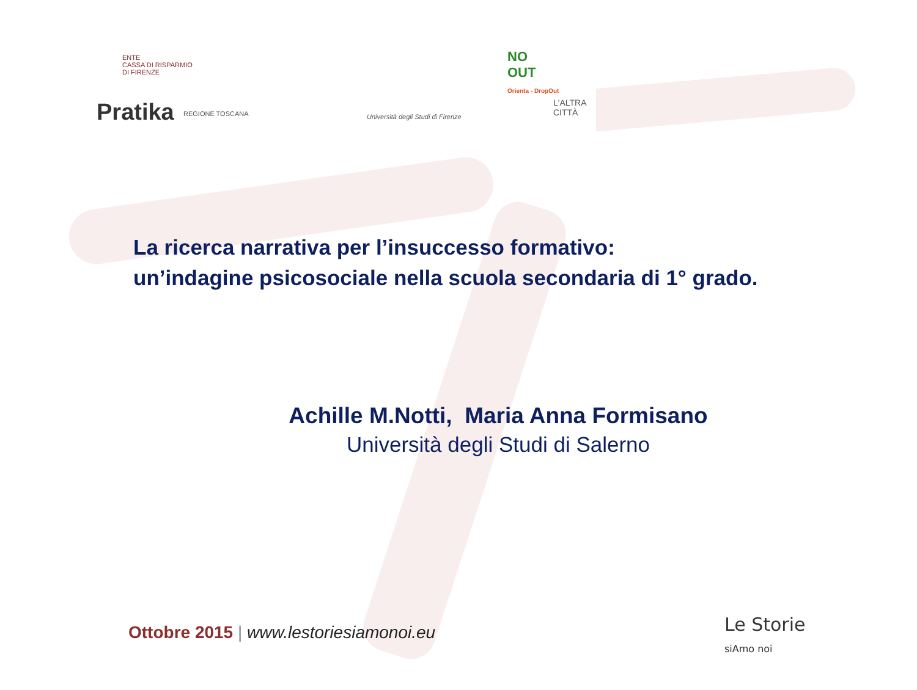ENTE
CASSA DI RISPARMIO
DI FIRENZE
NO
OUT
Orienta - DropOut
Pratika REGIONE TOSCANA
Università degli Studi di Firenze
L'ALTRA CITTÀ
La ricerca narrativa per l’insuccesso formativo:
un’indagine psicosociale nella scuola secondaria di 1° grado.
Achille M.Notti, Maria Anna Formisano
Università degli Studi di Salerno
Ottobre 2015 | www.lestoriesiamonoi.eu
Le Storie
siAmo noi